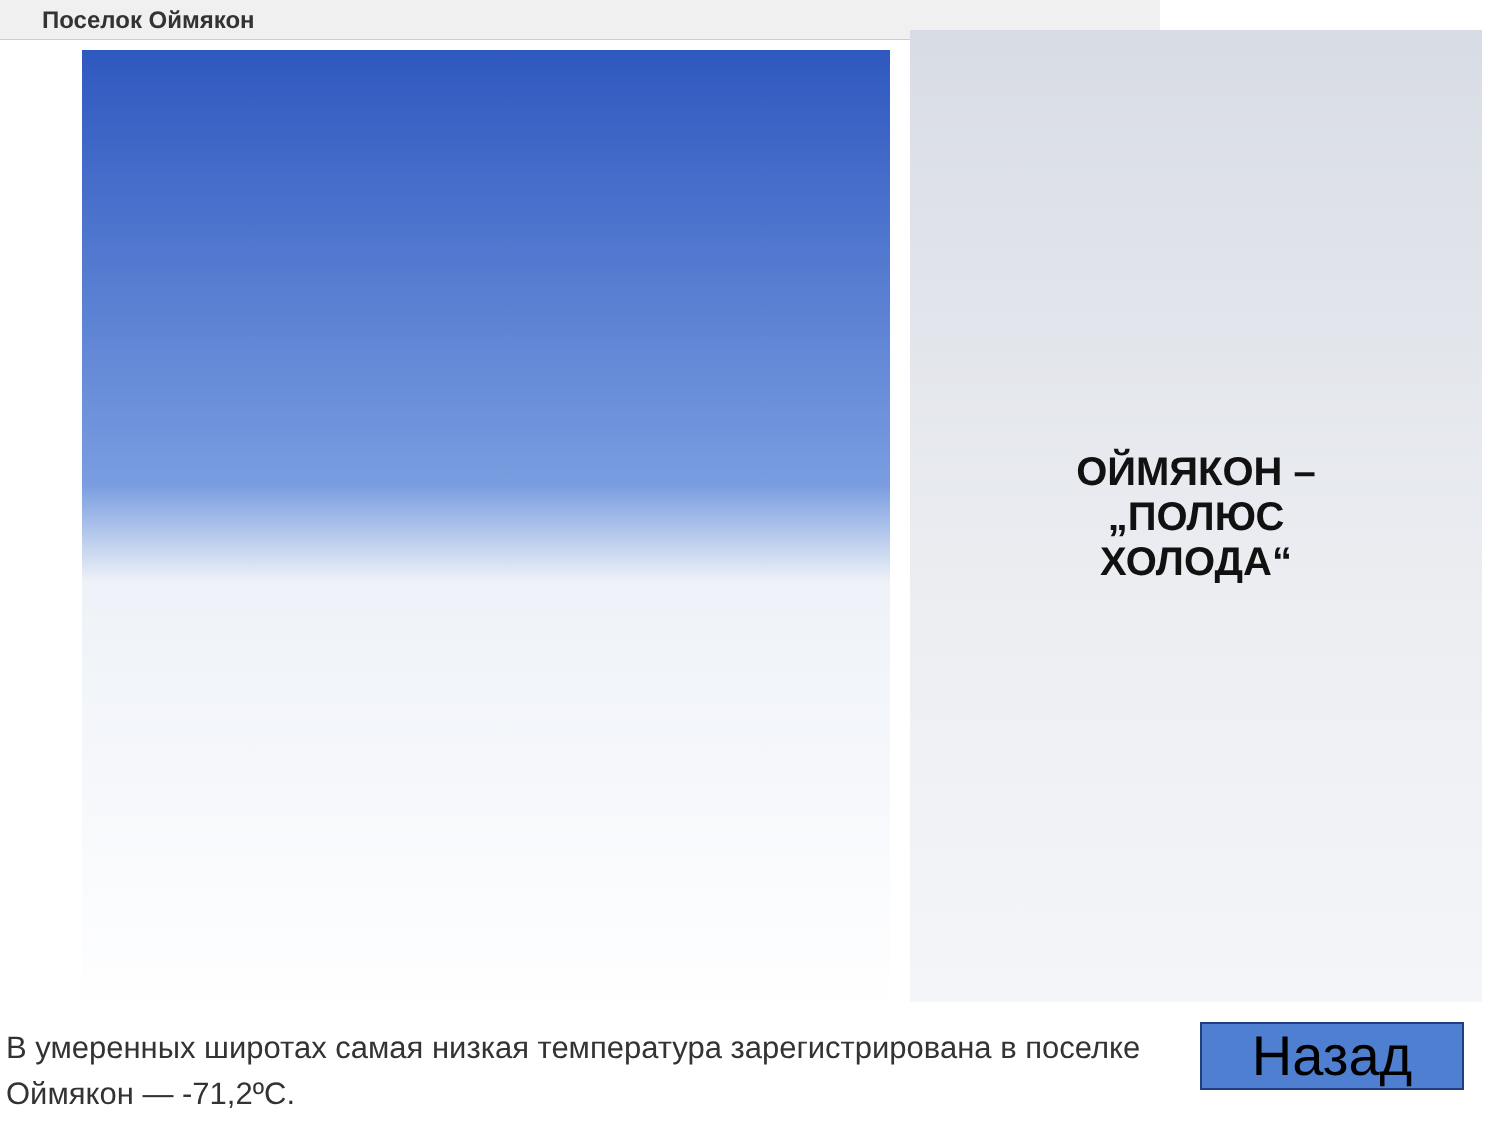Поселок Оймякон
ОЙМЯКОН –
„ПОЛЮС
ХОЛОДА“
В умеренных широтах самая низкая температура зарегистрирована в поселке Оймякон — -71,2ºС.
Назад